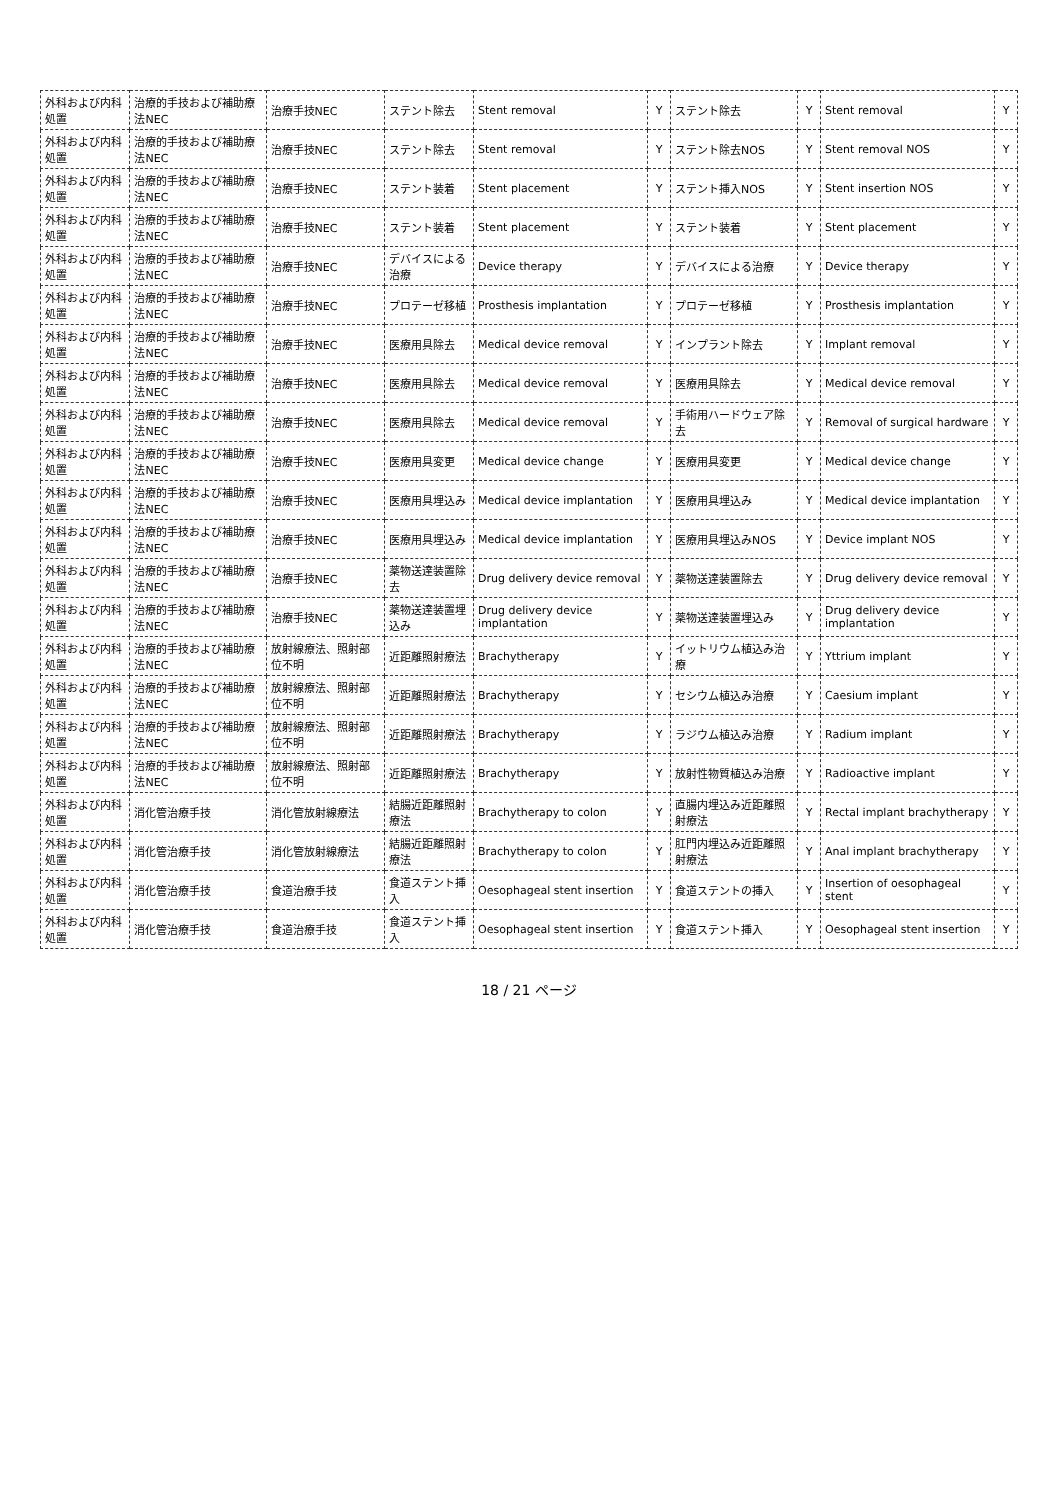| 外科および内科処置 | 治療的手技および補助療法NEC | 治療手技NEC | ステント除去 | Stent removal | Y | ステント除去 | Y | Stent removal | Y |
| 外科および内科処置 | 治療的手技および補助療法NEC | 治療手技NEC | ステント除去 | Stent removal | Y | ステント除去NOS | Y | Stent removal NOS | Y |
| 外科および内科処置 | 治療的手技および補助療法NEC | 治療手技NEC | ステント装着 | Stent placement | Y | ステント挿入NOS | Y | Stent insertion NOS | Y |
| 外科および内科処置 | 治療的手技および補助療法NEC | 治療手技NEC | ステント装着 | Stent placement | Y | ステント装着 | Y | Stent placement | Y |
| 外科および内科処置 | 治療的手技および補助療法NEC | 治療手技NEC | デバイスによる治療 | Device therapy | Y | デバイスによる治療 | Y | Device therapy | Y |
| 外科および内科処置 | 治療的手技および補助療法NEC | 治療手技NEC | プロテーゼ移植 | Prosthesis implantation | Y | プロテーゼ移植 | Y | Prosthesis implantation | Y |
| 外科および内科処置 | 治療的手技および補助療法NEC | 治療手技NEC | 医療用具除去 | Medical device removal | Y | インプラント除去 | Y | Implant removal | Y |
| 外科および内科処置 | 治療的手技および補助療法NEC | 治療手技NEC | 医療用具除去 | Medical device removal | Y | 医療用具除去 | Y | Medical device removal | Y |
| 外科および内科処置 | 治療的手技および補助療法NEC | 治療手技NEC | 医療用具除去 | Medical device removal | Y | 手術用ハードウェア除去 | Y | Removal of surgical hardware | Y |
| 外科および内科処置 | 治療的手技および補助療法NEC | 治療手技NEC | 医療用具変更 | Medical device change | Y | 医療用具変更 | Y | Medical device change | Y |
| 外科および内科処置 | 治療的手技および補助療法NEC | 治療手技NEC | 医療用具埋込み | Medical device implantation | Y | 医療用具埋込み | Y | Medical device implantation | Y |
| 外科および内科処置 | 治療的手技および補助療法NEC | 治療手技NEC | 医療用具埋込み | Medical device implantation | Y | 医療用具埋込みNOS | Y | Device implant NOS | Y |
| 外科および内科処置 | 治療的手技および補助療法NEC | 治療手技NEC | 薬物送達装置除去 | Drug delivery device removal | Y | 薬物送達装置除去 | Y | Drug delivery device removal | Y |
| 外科および内科処置 | 治療的手技および補助療法NEC | 治療手技NEC | 薬物送達装置埋込み | Drug delivery device implantation | Y | 薬物送達装置埋込み | Y | Drug delivery device implantation | Y |
| 外科および内科処置 | 治療的手技および補助療法NEC | 放射線療法、照射部位不明 | 近距離照射療法 | Brachytherapy | Y | イットリウム植込み治療 | Y | Yttrium implant | Y |
| 外科および内科処置 | 治療的手技および補助療法NEC | 放射線療法、照射部位不明 | 近距離照射療法 | Brachytherapy | Y | セシウム植込み治療 | Y | Caesium implant | Y |
| 外科および内科処置 | 治療的手技および補助療法NEC | 放射線療法、照射部位不明 | 近距離照射療法 | Brachytherapy | Y | ラジウム植込み治療 | Y | Radium implant | Y |
| 外科および内科処置 | 治療的手技および補助療法NEC | 放射線療法、照射部位不明 | 近距離照射療法 | Brachytherapy | Y | 放射性物質植込み治療 | Y | Radioactive implant | Y |
| 外科および内科処置 | 消化管治療手技 | 消化管放射線療法 | 結腸近距離照射療法 | Brachytherapy to colon | Y | 直腸内埋込み近距離照射療法 | Y | Rectal implant brachytherapy | Y |
| 外科および内科処置 | 消化管治療手技 | 消化管放射線療法 | 結腸近距離照射療法 | Brachytherapy to colon | Y | 肛門内埋込み近距離照射療法 | Y | Anal implant brachytherapy | Y |
| 外科および内科処置 | 消化管治療手技 | 食道治療手技 | 食道ステント挿入 | Oesophageal stent insertion | Y | 食道ステントの挿入 | Y | Insertion of oesophageal stent | Y |
| 外科および内科処置 | 消化管治療手技 | 食道治療手技 | 食道ステント挿入 | Oesophageal stent insertion | Y | 食道ステント挿入 | Y | Oesophageal stent insertion | Y |
18 / 21 ページ